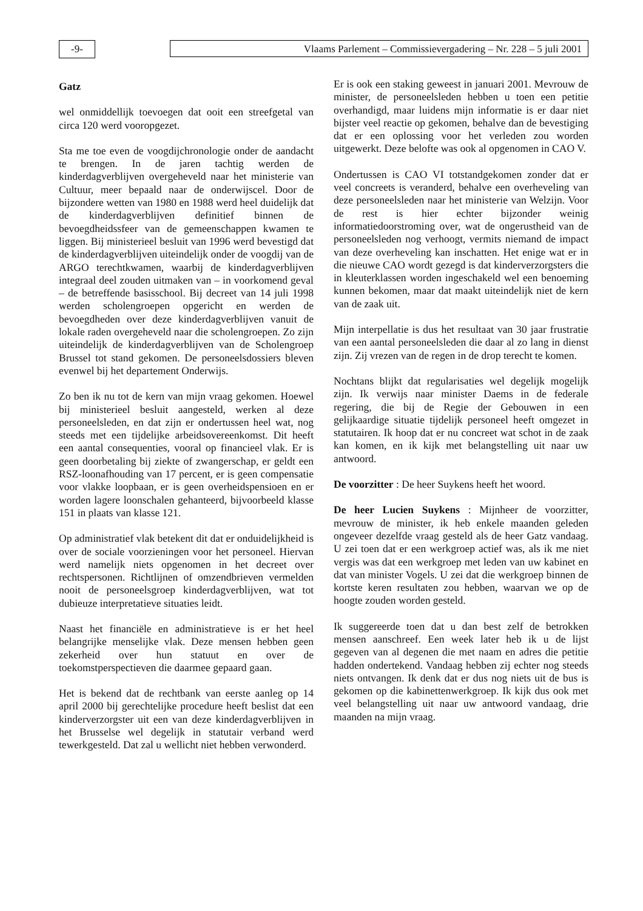-9- Vlaams Parlement – Commissievergadering – Nr. 228 – 5 juli 2001
Gatz
wel onmiddellijk toevoegen dat ooit een streefgetal van circa 120 werd vooropgezet.
Sta me toe even de voogdijchronologie onder de aandacht te brengen. In de jaren tachtig werden de kinderdagverblijven overgeheveld naar het ministerie van Cultuur, meer bepaald naar de onderwijscel. Door de bijzondere wetten van 1980 en 1988 werd heel duidelijk dat de kinderdagverblijven definitief binnen de bevoegdheidssfeer van de gemeenschappen kwamen te liggen. Bij ministerieel besluit van 1996 werd bevestigd dat de kinderdagverblijven uiteindelijk onder de voogdij van de ARGO terechtkwamen, waarbij de kinderdagverblijven integraal deel zouden uitmaken van – in voorkomend geval – de betreffende basisschool. Bij decreet van 14 juli 1998 werden scholengroepen opgericht en werden de bevoegdheden over deze kinderdagverblijven vanuit de lokale raden overgeheveld naar die scholengroepen. Zo zijn uiteindelijk de kinderdagverblijven van de Scholengroep Brussel tot stand gekomen. De personeelsdossiers bleven evenwel bij het departement Onderwijs.
Zo ben ik nu tot de kern van mijn vraag gekomen. Hoewel bij ministerieel besluit aangesteld, werken al deze personeelsleden, en dat zijn er ondertussen heel wat, nog steeds met een tijdelijke arbeidsovereenkomst. Dit heeft een aantal consequenties, vooral op financieel vlak. Er is geen doorbetaling bij ziekte of zwangerschap, er geldt een RSZ-loonafhouding van 17 percent, er is geen compensatie voor vlakke loopbaan, er is geen overheidspensioen en er worden lagere loonschalen gehanteerd, bijvoorbeeld klasse 151 in plaats van klasse 121.
Op administratief vlak betekent dit dat er onduidelijkheid is over de sociale voorzieningen voor het personeel. Hiervan werd namelijk niets opgenomen in het decreet over rechtspersonen. Richtlijnen of omzendbrieven vermelden nooit de personeelsgroep kinderdagverblijven, wat tot dubieuze interpretatieve situaties leidt.
Naast het financiële en administratieve is er het heel belangrijke menselijke vlak. Deze mensen hebben geen zekerheid over hun statuut en over de toekomstperspectieven die daarmee gepaard gaan.
Het is bekend dat de rechtbank van eerste aanleg op 14 april 2000 bij gerechtelijke procedure heeft beslist dat een kinderverzorgster uit een van deze kinderdagverblijven in het Brusselse wel degelijk in statutair verband werd tewerkgesteld. Dat zal u wellicht niet hebben verwonderd.
Er is ook een staking geweest in januari 2001. Mevrouw de minister, de personeelsleden hebben u toen een petitie overhandigd, maar luidens mijn informatie is er daar niet bijster veel reactie op gekomen, behalve dan de bevestiging dat er een oplossing voor het verleden zou worden uitgewerkt. Deze belofte was ook al opgenomen in CAO V.
Ondertussen is CAO VI totstandgekomen zonder dat er veel concreets is veranderd, behalve een overheveling van deze personeelsleden naar het ministerie van Welzijn. Voor de rest is hier echter bijzonder weinig informatiedoorstroming over, wat de ongerustheid van de personeelsleden nog verhoogt, vermits niemand de impact van deze overheveling kan inschatten. Het enige wat er in die nieuwe CAO wordt gezegd is dat kinderverzorgsters die in kleuterklassen worden ingeschakeld wel een benoeming kunnen bekomen, maar dat maakt uiteindelijk niet de kern van de zaak uit.
Mijn interpellatie is dus het resultaat van 30 jaar frustratie van een aantal personeelsleden die daar al zo lang in dienst zijn. Zij vrezen van de regen in de drop terecht te komen.
Nochtans blijkt dat regularisaties wel degelijk mogelijk zijn. Ik verwijs naar minister Daems in de federale regering, die bij de Regie der Gebouwen in een gelijkaardige situatie tijdelijk personeel heeft omgezet in statutairen. Ik hoop dat er nu concreet wat schot in de zaak kan komen, en ik kijk met belangstelling uit naar uw antwoord.
De voorzitter : De heer Suykens heeft het woord.
De heer Lucien Suykens : Mijnheer de voorzitter, mevrouw de minister, ik heb enkele maanden geleden ongeveer dezelfde vraag gesteld als de heer Gatz vandaag. U zei toen dat er een werkgroep actief was, als ik me niet vergis was dat een werkgroep met leden van uw kabinet en dat van minister Vogels. U zei dat die werkgroep binnen de kortste keren resultaten zou hebben, waarvan we op de hoogte zouden worden gesteld.
Ik suggereerde toen dat u dan best zelf de betrokken mensen aanschreef. Een week later heb ik u de lijst gegeven van al degenen die met naam en adres die petitie hadden ondertekend. Vandaag hebben zij echter nog steeds niets ontvangen. Ik denk dat er dus nog niets uit de bus is gekomen op die kabinettenwerkgroep. Ik kijk dus ook met veel belangstelling uit naar uw antwoord vandaag, drie maanden na mijn vraag.